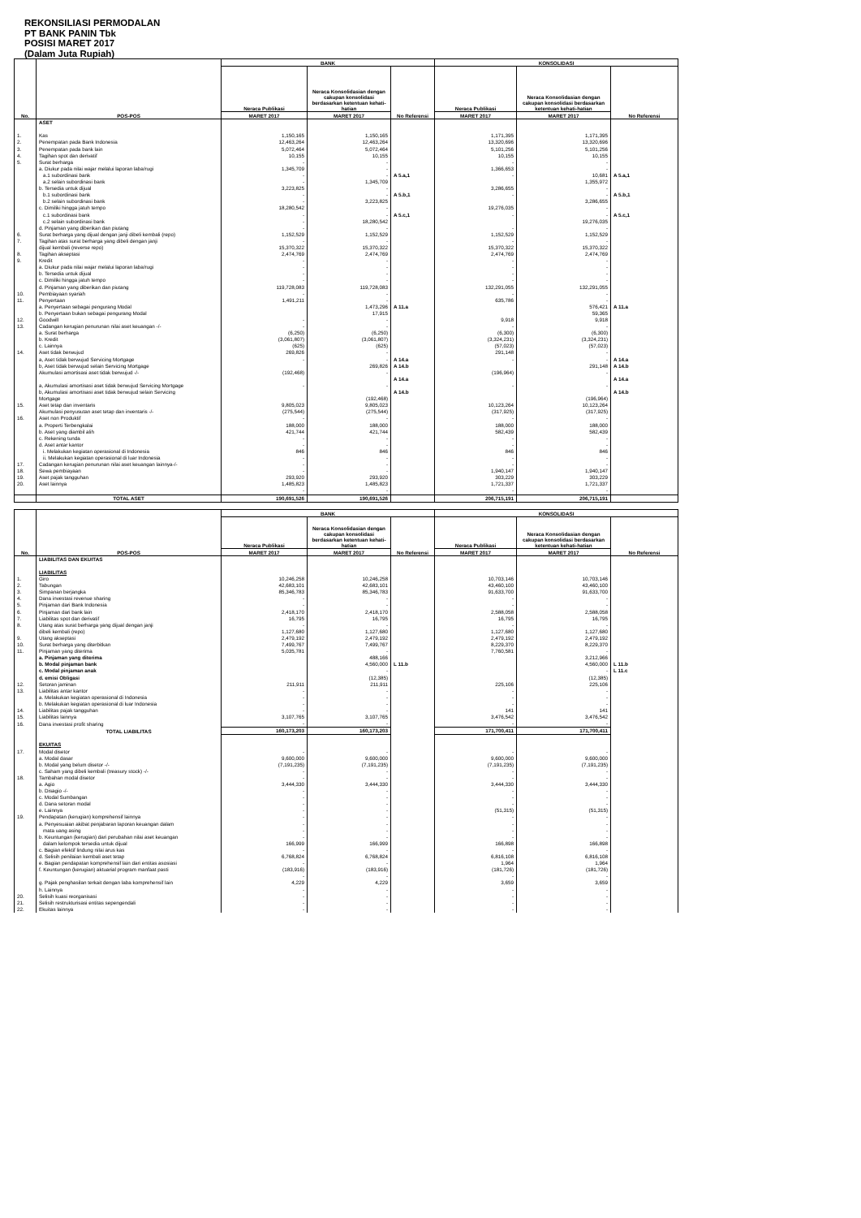REKONSILIASI PERMODALAN
PT BANK PANIN Tbk
POSISI MARET 2017
(Dalam Juta Rupiah)
| No. | POS-POS | BANK | | | KONSOLIDASI | | |
| --- | --- | --- | --- | --- | --- | --- | --- |
| | | Neraca Publikasi | Neraca Konsolidasian dengan cakupan konsolidasi berdasarkan ketentuan kehati-hatian | No Referensi | Neraca Publikasi | Neraca Konsolidasian dengan cakupan konsolidasi berdasarkan ketentuan kehati-hatian | No Referensi |
| | | MARET 2017 | MARET 2017 | | MARET 2017 | MARET 2017 | |
| | ASET | | | | | | |
| 1. | Kas | 1,150,165 | 1,150,165 | | 1,171,395 | 1,171,395 | |
| 2. | Penempatan pada Bank Indonesia | 12,463,264 | 12,463,264 | | 13,320,696 | 13,320,696 | |
| 3. | Penempatan pada bank lain | 5,072,464 | 5,072,464 | | 5,101,256 | 5,101,256 | |
| 4. | Tagihan spot dan derivatif | 10,155 | 10,155 | | 10,155 | 10,155 | |
| 5. | Surat berharga | - | - | | - | - | |
| | a. Diukur pada nilai wajar melalui laporan laba/rugi | 1,345,709 | - | | 1,366,653 | - | |
| | a.1 subordinasi bank | - | - | A 5.a,1 | - | 10,681 | A 5.a,1 |
| | a.2 selain subordinasi bank | - | 1,345,709 | | | 1,355,972 | |
| | b. Tersedia untuk dijual | 3,223,825 | - | | 3,286,655 | - | |
| | b.1 subordinasi bank | - | - | A 5.b,1 | - | - | A 5.b,1 |
| | b.2 selain subordinasi bank | - | 3,223,825 | | | 3,286,655 | |
| | c. Dimiliki hingga jatuh tempo | 18,280,542 | - | | 19,276,035 | - | |
| | c.1 subordinasi bank | - | - | A 5.c,1 | - | - | A 5.c,1 |
| | c.2 selain subordinasi bank | - | 18,280,542 | | | 19,276,035 | |
| | d. Pinjaman yang diberikan dan piutang | - | - | | - | - | |
| 6. | Surat berharga yang dijual dengan janji dibeli kembali (repo) | 1,152,529 | 1,152,529 | | 1,152,529 | 1,152,529 | |
| 7. | Tagihan atas surat berharga yang dibeli dengan janji | - | - | | - | - | |
| | dijual kembali (reverse repo) | 15,370,322 | 15,370,322 | | 15,370,322 | 15,370,322 | |
| 8. | Tagihan akseptasi | 2,474,769 | 2,474,769 | | 2,474,769 | 2,474,769 | |
| 9. | Kredit | - | - | | - | - | |
| | a. Diukur pada nilai wajar melalui laporan laba/rugi | - | - | | - | - | |
| | b. Tersedia untuk dijual | - | - | | - | - | |
| | c. Dimiliki hingga jatuh tempo | - | - | | - | - | |
| | d. Pinjaman yang diberikan dan piutang | 119,728,083 | 119,728,083 | | 132,291,055 | 132,291,055 | |
| 10. | Pembiayaan syariah | - | - | | - | - | |
| 11. | Penyertaan | 1,491,211 | - | | 635,786 | - | |
| | a. Penyertaan sebagai pengurang Modal | | 1,473,296 | A 11.a | | 576,421 | A 11.a |
| | b. Penyertaan bukan sebagai pengurang Modal | | 17,915 | | | 59,365 | |
| 12. | Goodwill | - | - | | 9,918 | 9,918 | |
| 13. | Cadangan kerugian penurunan nilai aset keuangan -/- | - | - | | - | - | |
| | a. Surat berharga | (6,250) | (6,250) | | (6,300) | (6,300) | |
| | b. Kredit | (3,061,807) | (3,061,807) | | (3,324,231) | (3,324,231) | |
| | c. Lainnya | (625) | (625) | | (57,023) | (57,023) | |
| 14. | Aset tidak berwujud | 269,826 | - | | 291,148 | - | |
| | a, Aset tidak berwujud Servicing Mortgage | - | - | A 14.a | - | - | A 14.a |
| | b, Aset tidak berwujud selain Servicing Mortgage | | 269,826 | A 14.b | | 291,148 | A 14.b |
| | Akumulasi amortisasi aset tidak berwujud -/- | (192,468) | - | | (196,964) | - | |
| | | | | A 14.a | | | A 14.a |
| | a, Akumulasi amortisasi aset tidak berwujud Servicing Mortgage | - | - | | - | - | |
| | b, Akumulasi amortisasi aset tidak berwujud selain Servicing | | | A 14.b | | | A 14.b |
| | Mortgage | | (192,468) | | | (196,964) | |
| 15. | Aset tetap dan inventaris | 9,805,023 | 9,805,023 | | 10,123,264 | 10,123,264 | |
| | Akumulasi penyusutan aset tetap dan inventaris -/- | (275,544) | (275,544) | | (317,925) | (317,925) | |
| 16. | Aset non Produktif | - | - | | - | - | |
| | a. Properti Terbengkalai | 188,000 | 188,000 | | 188,000 | 188,000 | |
| | b. Aset yang diambil alih | 421,744 | 421,744 | | 582,439 | 582,439 | |
| | c. Rekening tunda | - | - | | - | - | |
| | d. Aset antar kantor | - | - | | - | - | |
| | i. Melakukan kegiatan operasional di Indonesia | 846 | 846 | | 846 | 846 | |
| | ii. Melakukan kegiatan operasional di luar Indonesia | - | - | | - | - | |
| 17. | Cadangan kerugian penurunan nilai aset keuangan lainnya-/- | - | - | | - | - | |
| 18. | Sewa pembiayaan | - | - | | 1,940,147 | 1,940,147 | |
| 19. | Aset pajak tangguhan | 293,920 | 293,920 | | 303,229 | 303,229 | |
| 20. | Aset lainnya | 1,485,823 | 1,485,823 | | 1,721,337 | 1,721,337 | |
| | | - | - | | - | - | |
| | TOTAL ASET | 190,691,526 | 190,691,526 | | 206,715,191 | 206,715,191 | |
| No. | POS-POS | BANK | | | KONSOLIDASI | | |
| --- | --- | --- | --- | --- | --- | --- | --- |
| | | Neraca Publikasi | Neraca Konsolidasian dengan cakupan konsolidasi berdasarkan ketentuan kehati-hatian | No Referensi | Neraca Publikasi | Neraca Konsolidasian dengan cakupan konsolidasi berdasarkan ketentuan kehati-hatian | No Referensi |
| | | MARET 2017 | MARET 2017 | | MARET 2017 | MARET 2017 | |
| | LIABILITAS DAN EKUITAS | | | | | | |
| | LIABILITAS | | | | | | |
| 1. | Giro | 10,246,258 | 10,246,258 | | 10,703,146 | 10,703,146 | |
| 2. | Tabungan | 42,683,101 | 42,683,101 | | 43,460,100 | 43,460,100 | |
| 3. | Simpanan berjangka | 85,346,783 | 85,346,783 | | 91,633,700 | 91,633,700 | |
| 4. | Dana investasi revenue sharing | - | - | | - | - | |
| 5. | Pinjaman dari Bank Indonesia | - | - | | - | - | |
| 6. | Pinjaman dari bank lain | 2,418,170 | 2,418,170 | | 2,588,058 | 2,588,058 | |
| 7. | Liabilitas spot dan derivatif | 16,795 | 16,795 | | 16,795 | 16,795 | |
| 8. | Utang atas surat berharga yang dijual dengan janji | - | - | | - | - | |
| | dibeli kembali (repo) | 1,127,680 | 1,127,680 | | 1,127,680 | 1,127,680 | |
| 9. | Utang akseptasi | 2,479,192 | 2,479,192 | | 2,479,192 | 2,479,192 | |
| 10. | Surat berharga yang diterbitkan | 7,499,767 | 7,499,767 | | 8,229,370 | 8,229,370 | |
| 11. | Pinjaman yang diterima | 5,035,781 | - | | 7,760,581 | - | |
| | a. Pinjaman yang diterima | | 488,166 | | | 3,212,966 | |
| | b. Modal pinjaman bank | | 4,560,000 | L 11.b | | 4,560,000 | L 11.b |
| | c. Modal pinjaman anak | | - | | | - | L 11.c |
| | d. emisi Obligasi | | (12,385) | | | (12,385) | |
| 12. | Setoran jaminan | 211,911 | 211,911 | | 225,106 | 225,106 | |
| 13. | Liabilitas antar kantor | - | - | | - | - | |
| | a. Melakukan kegiatan operasional di Indonesia | - | - | | - | - | |
| | b. Melakukan kegiatan operasional di luar Indonesia | - | - | | - | - | |
| 14. | Liabilitas pajak tangguhan | - | - | | 141 | 141 | |
| 15. | Liabilitas lainnya | 3,107,765 | 3,107,765 | | 3,476,542 | 3,476,542 | |
| 16. | Dana investasi profit sharing | - | - | | - | - | |
| | TOTAL LIABILITAS | 160,173,203 | 160,173,203 | | 171,700,411 | 171,700,411 | |
| | EKUITAS | | | | | | |
| 17. | Modal disetor | - | - | | - | - | |
| | a. Modal dasar | 9,600,000 | 9,600,000 | | 9,600,000 | 9,600,000 | |
| | b. Modal yang belum disetor -/- | (7,191,235) | (7,191,235) | | (7,191,235) | (7,191,235) | |
| | c. Saham yang dibeli kembali (treasury stock) -/- | - | - | | - | - | |
| 18. | Tambahan modal disetor | - | - | | - | - | |
| | a. Agio | 3,444,330 | 3,444,330 | | 3,444,330 | 3,444,330 | |
| | b. Disagio -/- | - | - | | - | - | |
| | c. Modal Sumbangan | - | - | | - | - | |
| | d. Dana setoran modal | - | - | | - | - | |
| | e. Lainnya | - | - | | (51,315) | (51,315) | |
| 19. | Pendapatan (kerugian) komprehensif lainnya | - | - | | - | - | |
| | a. Penyesuaian akibat penjabaran laporan keuangan dalam | - | - | | - | - | |
| | mata uang asing | - | - | | - | - | |
| | b. Keuntungan (kerugian) dari perubahan nilai aset keuangan | - | - | | - | - | |
| | dalam kelompok tersedia untuk dijual | 166,999 | 166,999 | | 166,898 | 166,898 | |
| | c. Bagian efektif lindung nilai arus kas | - | - | | - | - | |
| | d. Selisih penilaian kembali aset tetap | 6,768,824 | 6,768,824 | | 6,816,108 | 6,816,108 | |
| | e. Bagian pendapatan komprehensif lain dari entitas asosiasi | - | - | | 1,964 | 1,964 | |
| | f. Keuntungan (kerugian) aktuarial program manfaat pasti | (183,916) | (183,916) | | (181,726) | (181,726) | |
| | | - | - | | - | - | |
| | g. Pajak penghasilan terkait dengan laba komprehensif lain | 4,229 | 4,229 | | 3,659 | 3,659 | |
| | h. Lainnya | - | - | | - | - | |
| 20. | Selisih kuasi reorganisasi | - | - | | - | - | |
| 21. | Selisih restrukturisasi entitas sepengendali | - | - | | - | - | |
| 22. | Ekuitas lainnya | - | - | | - | - | |